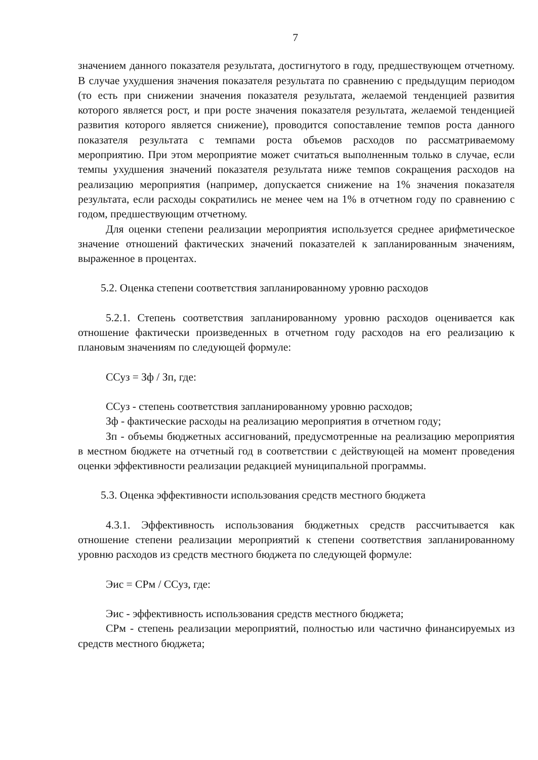7
значением данного показателя результата, достигнутого в году, предшествующем отчетному. В случае ухудшения значения показателя результата по сравнению с предыдущим периодом (то есть при снижении значения показателя результата, желаемой тенденцией развития которого является рост, и при росте значения показателя результата, желаемой тенденцией развития которого является снижение), проводится сопоставление темпов роста данного показателя результата с темпами роста объемов расходов по рассматриваемому мероприятию. При этом мероприятие может считаться выполненным только в случае, если темпы ухудшения значений показателя результата ниже темпов сокращения расходов на реализацию мероприятия (например, допускается снижение на 1% значения показателя результата, если расходы сократились не менее чем на 1% в отчетном году по сравнению с годом, предшествующим отчетному.
Для оценки степени реализации мероприятия используется среднее арифметическое значение отношений фактических значений показателей к запланированным значениям, выраженное в процентах.
5.2. Оценка степени соответствия запланированному уровню расходов
5.2.1. Степень соответствия запланированному уровню расходов оценивается как отношение фактически произведенных в отчетном году расходов на его реализацию к плановым значениям по следующей формуле:
ССуз = Зф / Зп, где:
ССуз - степень соответствия запланированному уровню расходов;
Зф - фактические расходы на реализацию мероприятия в отчетном году;
Зп - объемы бюджетных ассигнований, предусмотренные на реализацию мероприятия в местном бюджете на отчетный год в соответствии с действующей на момент проведения оценки эффективности реализации редакцией муниципальной программы.
5.3. Оценка эффективности использования средств местного бюджета
4.3.1. Эффективность использования бюджетных средств рассчитывается как отношение степени реализации мероприятий к степени соответствия запланированному уровню расходов из средств местного бюджета по следующей формуле:
Эис = СРм / ССуз, где:
Эис - эффективность использования средств местного бюджета;
СРм - степень реализации мероприятий, полностью или частично финансируемых из средств местного бюджета;